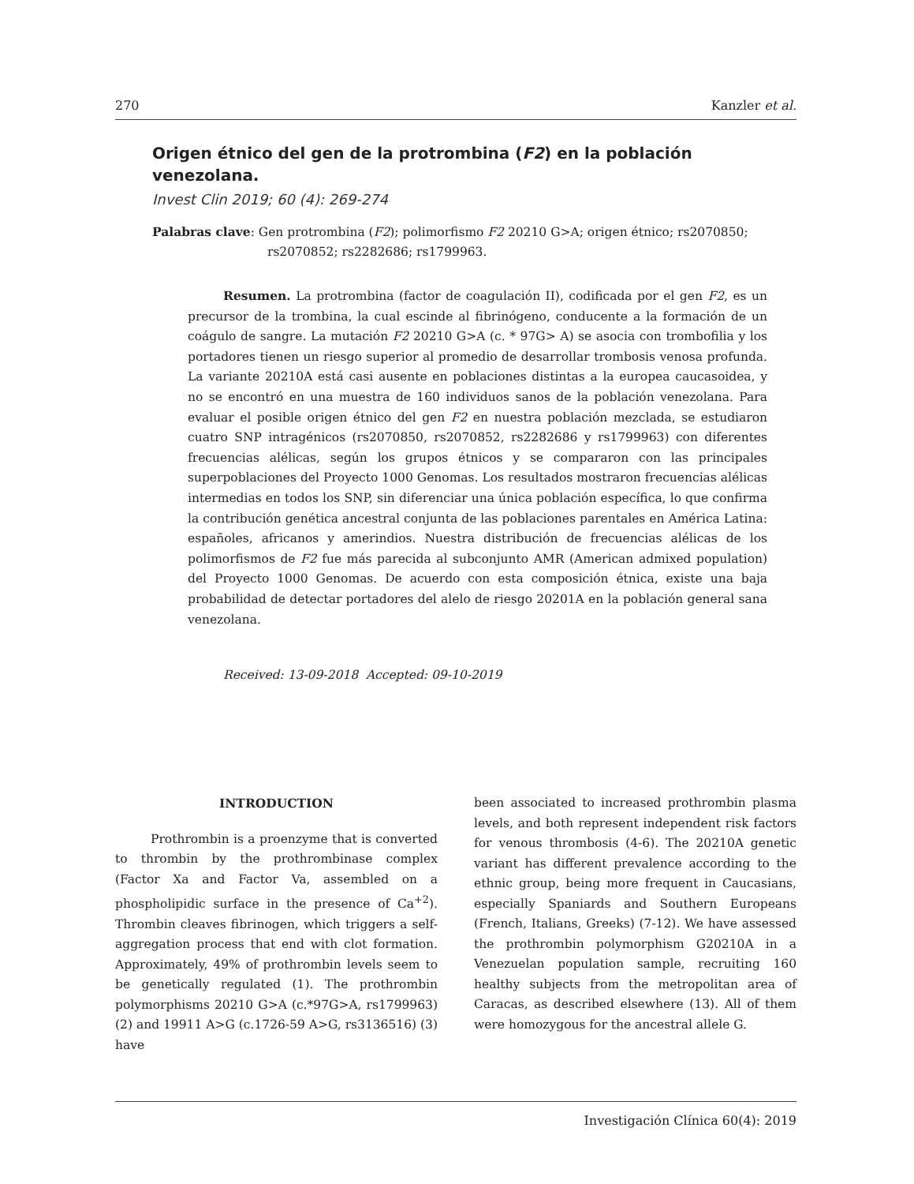270 Kanzler et al.
Origen étnico del gen de la protrombina (F2) en la población venezolana.
Invest Clin 2019; 60 (4): 269-274
Palabras clave: Gen protrombina (F2); polimorfismo F2 20210 G>A; origen étnico; rs2070850; rs2070852; rs2282686; rs1799963.
Resumen. La protrombina (factor de coagulación II), codificada por el gen F2, es un precursor de la trombina, la cual escinde al fibrinógeno, conducente a la formación de un coágulo de sangre. La mutación F2 20210 G>A (c. * 97G> A) se asocia con trombofilia y los portadores tienen un riesgo superior al promedio de desarrollar trombosis venosa profunda. La variante 20210A está casi ausente en poblaciones distintas a la europea caucasoidea, y no se encontró en una muestra de 160 individuos sanos de la población venezolana. Para evaluar el posible origen étnico del gen F2 en nuestra población mezclada, se estudiaron cuatro SNP intragénicos (rs2070850, rs2070852, rs2282686 y rs1799963) con diferentes frecuencias alélicas, según los grupos étnicos y se compararon con las principales superpoblaciones del Proyecto 1000 Genomas. Los resultados mostraron frecuencias alélicas intermedias en todos los SNP, sin diferenciar una única población específica, lo que confirma la contribución genética ancestral conjunta de las poblaciones parentales en América Latina: españoles, africanos y amerindios. Nuestra distribución de frecuencias alélicas de los polimorfismos de F2 fue más parecida al subconjunto AMR (American admixed population) del Proyecto 1000 Genomas. De acuerdo con esta composición étnica, existe una baja probabilidad de detectar portadores del alelo de riesgo 20201A en la población general sana venezolana.
Received: 13-09-2018 Accepted: 09-10-2019
INTRODUCTION
Prothrombin is a proenzyme that is converted to thrombin by the prothrombinase complex (Factor Xa and Factor Va, assembled on a phospholipidic surface in the presence of Ca<sup>+2</sup>). Thrombin cleaves fibrinogen, which triggers a self-aggregation process that end with clot formation. Approximately, 49% of prothrombin levels seem to be genetically regulated (1). The prothrombin polymorphisms 20210 G>A (c.*97G>A, rs1799963) (2) and 19911 A>G (c.1726-59 A>G, rs3136516) (3) have
been associated to increased prothrombin plasma levels, and both represent independent risk factors for venous thrombosis (4-6). The 20210A genetic variant has different prevalence according to the ethnic group, being more frequent in Caucasians, especially Spaniards and Southern Europeans (French, Italians, Greeks) (7-12). We have assessed the prothrombin polymorphism G20210A in a Venezuelan population sample, recruiting 160 healthy subjects from the metropolitan area of Caracas, as described elsewhere (13). All of them were homozygous for the ancestral allele G.
Investigación Clínica 60(4): 2019